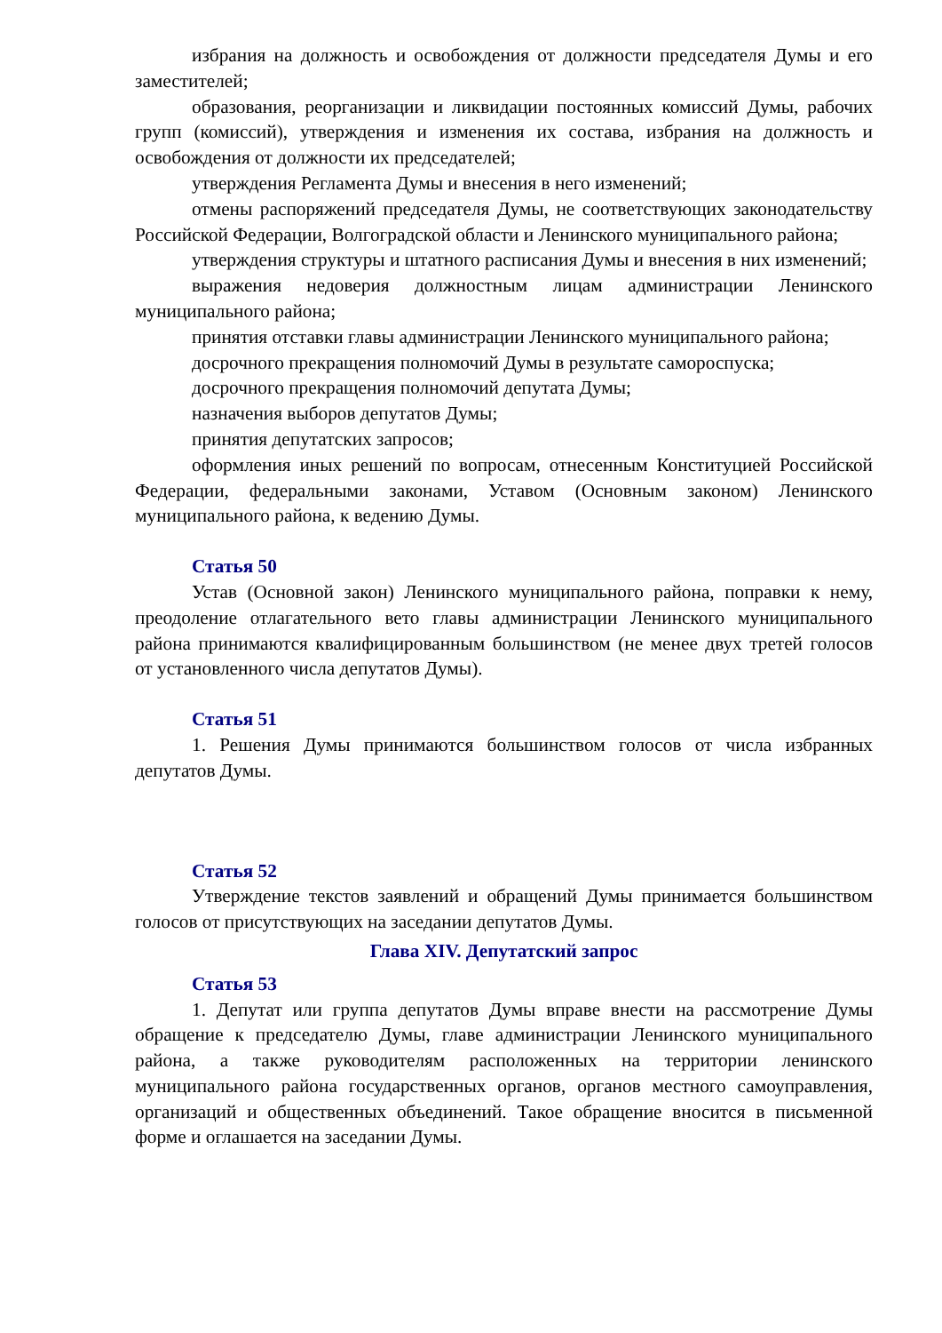избрания на должность и освобождения от должности председателя Думы и его заместителей;
образования, реорганизации и ликвидации постоянных комиссий Думы, рабочих групп (комиссий), утверждения и изменения их состава, избрания на должность и освобождения от должности их председателей;
утверждения Регламента Думы и внесения в него изменений;
отмены распоряжений председателя Думы, не соответствующих законодательству Российской Федерации, Волгоградской области и Ленинского муниципального района;
утверждения структуры и штатного расписания Думы и внесения в них изменений;
выражения недоверия должностным лицам администрации Ленинского муниципального района;
принятия отставки главы администрации Ленинского муниципального района;
досрочного прекращения полномочий Думы в результате самороспуска;
досрочного прекращения полномочий депутата Думы;
назначения выборов депутатов Думы;
принятия депутатских запросов;
оформления иных решений по вопросам, отнесенным Конституцией Российской Федерации, федеральными законами, Уставом (Основным законом) Ленинского муниципального района, к ведению Думы.
Статья 50
Устав (Основной закон) Ленинского муниципального района, поправки к нему, преодоление отлагательного вето главы администрации Ленинского муниципального района принимаются квалифицированным большинством (не менее двух третей голосов от установленного числа депутатов Думы).
Статья 51
1. Решения Думы принимаются большинством голосов от числа избранных депутатов Думы.
Статья 52
Утверждение текстов заявлений и обращений Думы принимается большинством голосов от присутствующих на заседании депутатов Думы.
Глава XIV. Депутатский запрос
Статья 53
1. Депутат или группа депутатов Думы вправе внести на рассмотрение Думы обращение к председателю Думы, главе администрации Ленинского муниципального района, а также руководителям расположенных на территории ленинского муниципального района государственных органов, органов местного самоуправления, организаций и общественных объединений. Такое обращение вносится в письменной форме и оглашается на заседании Думы.